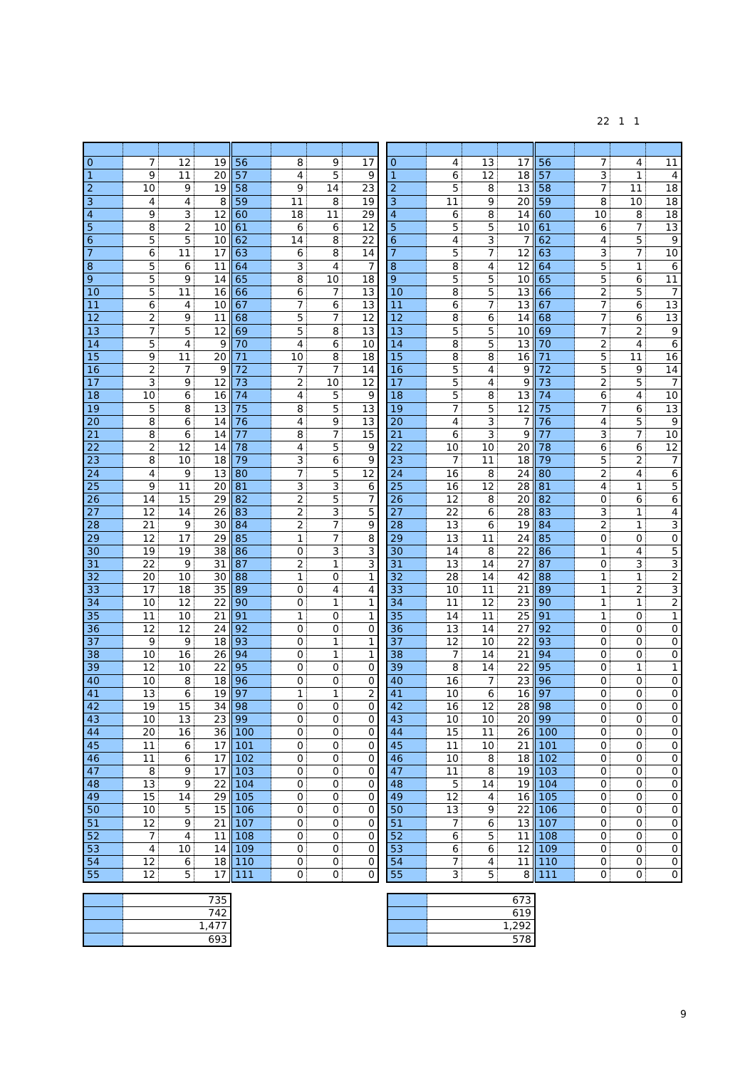22 1 1
| 0 | 7 | 12 | 19 | 56 | 8 | 9 | 17 |
| 1 | 9 | 11 | 20 | 57 | 4 | 5 | 9 |
| 2 | 10 | 9 | 19 | 58 | 9 | 14 | 23 |
| 3 | 4 | 4 | 8 | 59 | 11 | 8 | 19 |
| 4 | 9 | 3 | 12 | 60 | 18 | 11 | 29 |
| 5 | 8 | 2 | 10 | 61 | 6 | 6 | 12 |
| 6 | 5 | 5 | 10 | 62 | 14 | 8 | 22 |
| 7 | 6 | 11 | 17 | 63 | 6 | 8 | 14 |
| 8 | 5 | 6 | 11 | 64 | 3 | 4 | 7 |
| 9 | 5 | 9 | 14 | 65 | 8 | 10 | 18 |
| 10 | 5 | 11 | 16 | 66 | 6 | 7 | 13 |
| 11 | 6 | 4 | 10 | 67 | 7 | 6 | 13 |
| 12 | 2 | 9 | 11 | 68 | 5 | 7 | 12 |
| 13 | 7 | 5 | 12 | 69 | 5 | 8 | 13 |
| 14 | 5 | 4 | 9 | 70 | 4 | 6 | 10 |
| 15 | 9 | 11 | 20 | 71 | 10 | 8 | 18 |
| 16 | 2 | 7 | 9 | 72 | 7 | 7 | 14 |
| 17 | 3 | 9 | 12 | 73 | 2 | 10 | 12 |
| 18 | 10 | 6 | 16 | 74 | 4 | 5 | 9 |
| 19 | 5 | 8 | 13 | 75 | 8 | 5 | 13 |
| 20 | 8 | 6 | 14 | 76 | 4 | 9 | 13 |
| 21 | 8 | 6 | 14 | 77 | 8 | 7 | 15 |
| 22 | 2 | 12 | 14 | 78 | 4 | 5 | 9 |
| 23 | 8 | 10 | 18 | 79 | 3 | 6 | 9 |
| 24 | 4 | 9 | 13 | 80 | 7 | 5 | 12 |
| 25 | 9 | 11 | 20 | 81 | 3 | 3 | 6 |
| 26 | 14 | 15 | 29 | 82 | 2 | 5 | 7 |
| 27 | 12 | 14 | 26 | 83 | 2 | 3 | 5 |
| 28 | 21 | 9 | 30 | 84 | 2 | 7 | 9 |
| 29 | 12 | 17 | 29 | 85 | 1 | 7 | 8 |
| 30 | 19 | 19 | 38 | 86 | 0 | 3 | 3 |
| 31 | 22 | 9 | 31 | 87 | 2 | 1 | 3 |
| 32 | 20 | 10 | 30 | 88 | 1 | 0 | 1 |
| 33 | 17 | 18 | 35 | 89 | 0 | 4 | 4 |
| 34 | 10 | 12 | 22 | 90 | 0 | 1 | 1 |
| 35 | 11 | 10 | 21 | 91 | 1 | 0 | 1 |
| 36 | 12 | 12 | 24 | 92 | 0 | 0 | 0 |
| 37 | 9 | 9 | 18 | 93 | 0 | 1 | 1 |
| 38 | 10 | 16 | 26 | 94 | 0 | 1 | 1 |
| 39 | 12 | 10 | 22 | 95 | 0 | 0 | 0 |
| 40 | 10 | 8 | 18 | 96 | 0 | 0 | 0 |
| 41 | 13 | 6 | 19 | 97 | 1 | 1 | 2 |
| 42 | 19 | 15 | 34 | 98 | 0 | 0 | 0 |
| 43 | 10 | 13 | 23 | 99 | 0 | 0 | 0 |
| 44 | 20 | 16 | 36 | 100 | 0 | 0 | 0 |
| 45 | 11 | 6 | 17 | 101 | 0 | 0 | 0 |
| 46 | 11 | 6 | 17 | 102 | 0 | 0 | 0 |
| 47 | 8 | 9 | 17 | 103 | 0 | 0 | 0 |
| 48 | 13 | 9 | 22 | 104 | 0 | 0 | 0 |
| 49 | 15 | 14 | 29 | 105 | 0 | 0 | 0 |
| 50 | 10 | 5 | 15 | 106 | 0 | 0 | 0 |
| 51 | 12 | 9 | 21 | 107 | 0 | 0 | 0 |
| 52 | 7 | 4 | 11 | 108 | 0 | 0 | 0 |
| 53 | 4 | 10 | 14 | 109 | 0 | 0 | 0 |
| 54 | 12 | 6 | 18 | 110 | 0 | 0 | 0 |
| 55 | 12 | 5 | 17 | 111 | 0 | 0 | 0 |
| 0 | 4 | 13 | 17 | 56 | 7 | 4 | 11 |
| 1 | 6 | 12 | 18 | 57 | 3 | 1 | 4 |
| 2 | 5 | 8 | 13 | 58 | 7 | 11 | 18 |
| 3 | 11 | 9 | 20 | 59 | 8 | 10 | 18 |
| 4 | 6 | 8 | 14 | 60 | 10 | 8 | 18 |
| 5 | 5 | 5 | 10 | 61 | 6 | 7 | 13 |
| 6 | 4 | 3 | 7 | 62 | 4 | 5 | 9 |
| 7 | 5 | 7 | 12 | 63 | 3 | 7 | 10 |
| 8 | 8 | 4 | 12 | 64 | 5 | 1 | 6 |
| 9 | 5 | 5 | 10 | 65 | 5 | 6 | 11 |
| 10 | 8 | 5 | 13 | 66 | 2 | 5 | 7 |
| 11 | 6 | 7 | 13 | 67 | 7 | 6 | 13 |
| 12 | 8 | 6 | 14 | 68 | 7 | 6 | 13 |
| 13 | 5 | 5 | 10 | 69 | 7 | 2 | 9 |
| 14 | 8 | 5 | 13 | 70 | 2 | 4 | 6 |
| 15 | 8 | 8 | 16 | 71 | 5 | 11 | 16 |
| 16 | 5 | 4 | 9 | 72 | 5 | 9 | 14 |
| 17 | 5 | 4 | 9 | 73 | 2 | 5 | 7 |
| 18 | 5 | 8 | 13 | 74 | 6 | 4 | 10 |
| 19 | 7 | 5 | 12 | 75 | 7 | 6 | 13 |
| 20 | 4 | 3 | 7 | 76 | 4 | 5 | 9 |
| 21 | 6 | 3 | 9 | 77 | 3 | 7 | 10 |
| 22 | 10 | 10 | 20 | 78 | 6 | 6 | 12 |
| 23 | 7 | 11 | 18 | 79 | 5 | 2 | 7 |
| 24 | 16 | 8 | 24 | 80 | 2 | 4 | 6 |
| 25 | 16 | 12 | 28 | 81 | 4 | 1 | 5 |
| 26 | 12 | 8 | 20 | 82 | 0 | 6 | 6 |
| 27 | 22 | 6 | 28 | 83 | 3 | 1 | 4 |
| 28 | 13 | 6 | 19 | 84 | 2 | 1 | 3 |
| 29 | 13 | 11 | 24 | 85 | 0 | 0 | 0 |
| 30 | 14 | 8 | 22 | 86 | 1 | 4 | 5 |
| 31 | 13 | 14 | 27 | 87 | 0 | 3 | 3 |
| 32 | 28 | 14 | 42 | 88 | 1 | 1 | 2 |
| 33 | 10 | 11 | 21 | 89 | 1 | 2 | 3 |
| 34 | 11 | 12 | 23 | 90 | 1 | 1 | 2 |
| 35 | 14 | 11 | 25 | 91 | 1 | 0 | 1 |
| 36 | 13 | 14 | 27 | 92 | 0 | 0 | 0 |
| 37 | 12 | 10 | 22 | 93 | 0 | 0 | 0 |
| 38 | 7 | 14 | 21 | 94 | 0 | 0 | 0 |
| 39 | 8 | 14 | 22 | 95 | 0 | 1 | 1 |
| 40 | 16 | 7 | 23 | 96 | 0 | 0 | 0 |
| 41 | 10 | 6 | 16 | 97 | 0 | 0 | 0 |
| 42 | 16 | 12 | 28 | 98 | 0 | 0 | 0 |
| 43 | 10 | 10 | 20 | 99 | 0 | 0 | 0 |
| 44 | 15 | 11 | 26 | 100 | 0 | 0 | 0 |
| 45 | 11 | 10 | 21 | 101 | 0 | 0 | 0 |
| 46 | 10 | 8 | 18 | 102 | 0 | 0 | 0 |
| 47 | 11 | 8 | 19 | 103 | 0 | 0 | 0 |
| 48 | 5 | 14 | 19 | 104 | 0 | 0 | 0 |
| 49 | 12 | 4 | 16 | 105 | 0 | 0 | 0 |
| 50 | 13 | 9 | 22 | 106 | 0 | 0 | 0 |
| 51 | 7 | 6 | 13 | 107 | 0 | 0 | 0 |
| 52 | 6 | 5 | 11 | 108 | 0 | 0 | 0 |
| 53 | 6 | 6 | 12 | 109 | 0 | 0 | 0 |
| 54 | 7 | 4 | 11 | 110 | 0 | 0 | 0 |
| 55 | 3 | 5 | 8 | 111 | 0 | 0 | 0 |
| | 735 |
| | 742 |
| | 1,477 |
| | 693 |
| | 673 |
| | 619 |
| | 1,292 |
| | 578 |
9